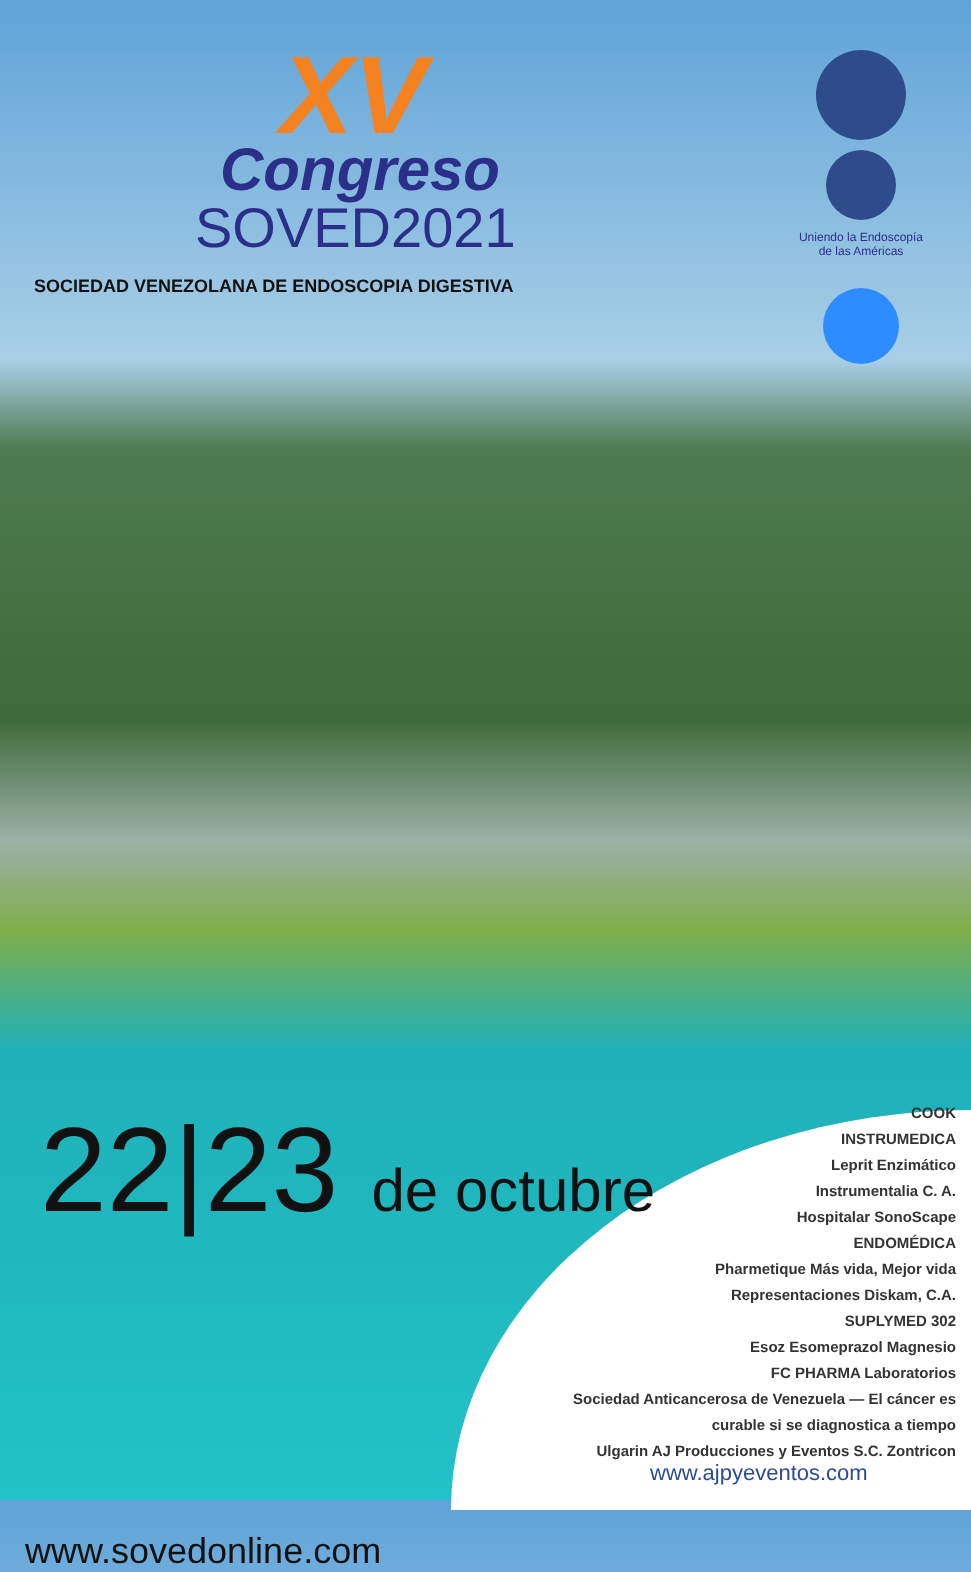XV
Congreso
SOVED2021
SOCIEDAD VENEZOLANA DE ENDOSCOPIA DIGESTIVA
Uniendo la Endoscopía de las Américas
22|23 de octubre
COOK
INSTRUMEDICA
Leprit Enzimático
Instrumentalia C. A.
Hospitalar SonoScape
ENDOMÉDICA
Pharmetique Más vida, Mejor vida
Representaciones Diskam, C.A.
SUPLYMED 302
Esoz Esomeprazol Magnesio
FC PHARMA Laboratorios
Sociedad Anticancerosa de Venezuela — El cáncer es curable si se diagnostica a tiempo
Ulgarin AJ Producciones y Eventos S.C. Zontricon
www.ajpyeventos.com
www.sovedonline.com